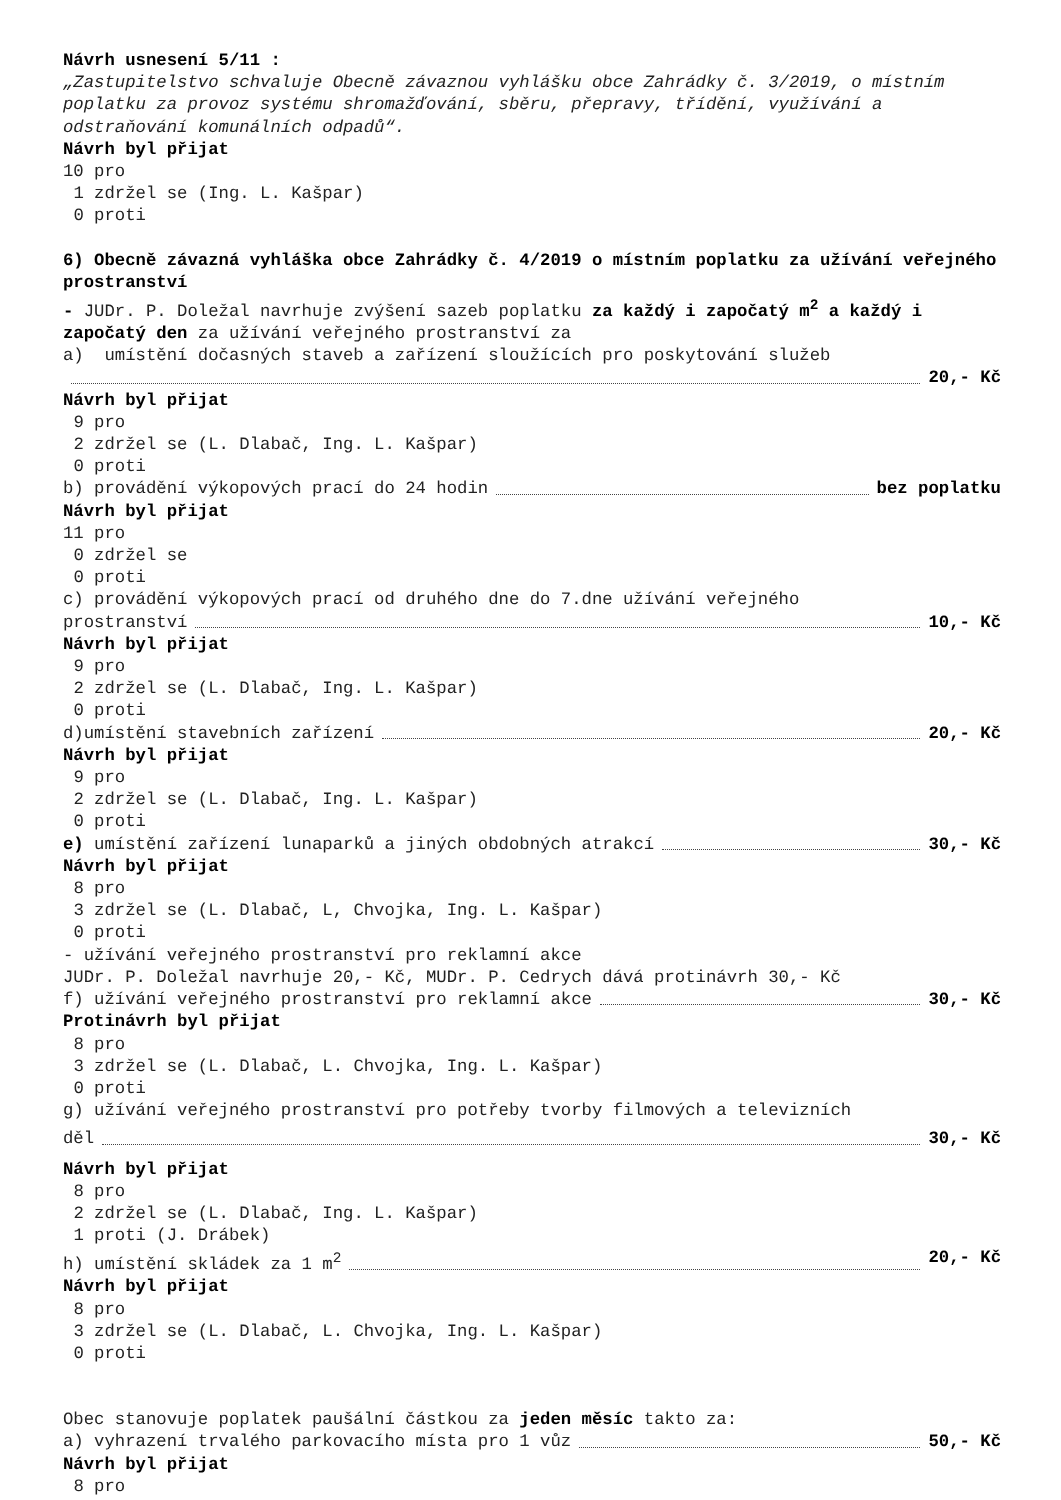Návrh usnesení 5/11 :
„Zastupitelstvo schvaluje Obecně závaznou vyhlášku obce Zahrádky č. 3/2019, o místním poplatku za provoz systému shromažďování, sběru, přepravy, třídění, využívání a odstraňování komunálních odpadů“.
Návrh byl přijat
10 pro
1 zdržel se (Ing. L. Kašpar)
0 proti
6) Obecně závazná vyhláška obce Zahrádky č. 4/2019 o místním poplatku za užívání veřejného prostranství
- JUDr. P. Doležal navrhuje zvýšení sazeb poplatku za každý i započatý m<sup>2</sup> a každý i započatý den za užívání veřejného prostranství za
a) umístění dočasných staveb a zařízení sloužících pro poskytování služeb
20,- Kč
Návrh byl přijat
9 pro
2 zdržel se (L. Dlabač, Ing. L. Kašpar)
0 proti
b) provádění výkopových prací do 24 hodin bez poplatku
Návrh byl přijat
11 pro
0 zdržel se
0 proti
c) provádění výkopových prací od druhého dne do 7.dne užívání veřejného
prostranství 10,- Kč
Návrh byl přijat
9 pro
2 zdržel se (L. Dlabač, Ing. L. Kašpar)
0 proti
d)umístění stavebních zařízení 20,- Kč
Návrh byl přijat
9 pro
2 zdržel se (L. Dlabač, Ing. L. Kašpar)
0 proti
e) umístění zařízení lunaparků a jiných obdobných atrakcí 30,- Kč
Návrh byl přijat
8 pro
3 zdržel se (L. Dlabač, L, Chvojka, Ing. L. Kašpar)
0 proti
- užívání veřejného prostranství pro reklamní akce
JUDr. P. Doležal navrhuje 20,- Kč, MUDr. P. Cedrych dává protinávrh 30,- Kč
f) užívání veřejného prostranství pro reklamní akce 30,- Kč
Protinávrh byl přijat
8 pro
3 zdržel se (L. Dlabač, L. Chvojka, Ing. L. Kašpar)
0 proti
g) užívání veřejného prostranství pro potřeby tvorby filmových a televizních
děl 30,- Kč
Návrh byl přijat
8 pro
2 zdržel se (L. Dlabač, Ing. L. Kašpar)
1 proti (J. Drábek)
h) umístění skládek za 1 m<sup>2</sup> 20,- Kč
Návrh byl přijat
8 pro
3 zdržel se (L. Dlabač, L. Chvojka, Ing. L. Kašpar)
0 proti
Obec stanovuje poplatek paušální částkou za jeden měsíc takto za:
a) vyhrazení trvalého parkovacího místa pro 1 vůz 50,- Kč
Návrh byl přijat
8 pro